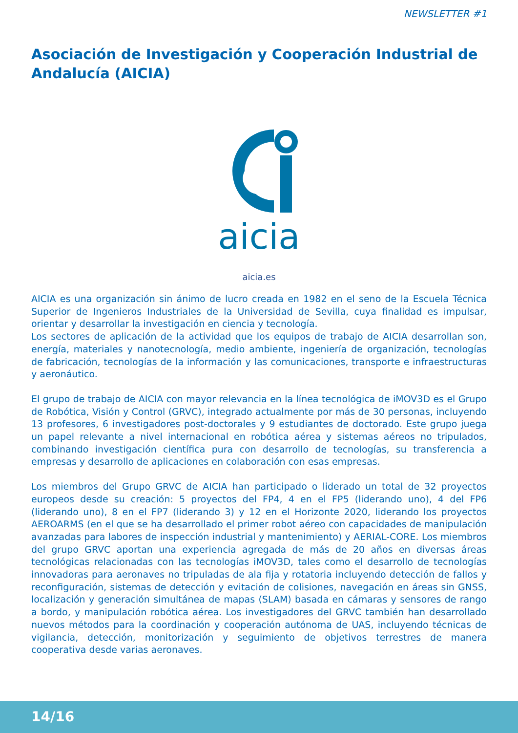NEWSLETTER #1
Asociación de Investigación y Cooperación Industrial de Andalucía (AICIA)
aicia
aicia.es
AICIA es una organización sin ánimo de lucro creada en 1982 en el seno de la Escuela Técnica Superior de Ingenieros Industriales de la Universidad de Sevilla, cuya finalidad es impulsar, orientar y desarrollar la investigación en ciencia y tecnología.
Los sectores de aplicación de la actividad que los equipos de trabajo de AICIA desarrollan son, energía, materiales y nanotecnología, medio ambiente, ingeniería de organización, tecnologías de fabricación, tecnologías de la información y las comunicaciones, transporte e infraestructuras y aeronáutico.
El grupo de trabajo de AICIA con mayor relevancia en la línea tecnológica de iMOV3D es el Grupo de Robótica, Visión y Control (GRVC), integrado actualmente por más de 30 personas, incluyendo 13 profesores, 6 investigadores post-doctorales y 9 estudiantes de doctorado. Este grupo juega un papel relevante a nivel internacional en robótica aérea y sistemas aéreos no tripulados, combinando investigación científica pura con desarrollo de tecnologías, su transferencia a empresas y desarrollo de aplicaciones en colaboración con esas empresas.
Los miembros del Grupo GRVC de AICIA han participado o liderado un total de 32 proyectos europeos desde su creación: 5 proyectos del FP4, 4 en el FP5 (liderando uno), 4 del FP6 (liderando uno), 8 en el FP7 (liderando 3) y 12 en el Horizonte 2020, liderando los proyectos AEROARMS (en el que se ha desarrollado el primer robot aéreo con capacidades de manipulación avanzadas para labores de inspección industrial y mantenimiento) y AERIAL-CORE. Los miembros del grupo GRVC aportan una experiencia agregada de más de 20 años en diversas áreas tecnológicas relacionadas con las tecnologías iMOV3D, tales como el desarrollo de tecnologías innovadoras para aeronaves no tripuladas de ala fija y rotatoria incluyendo detección de fallos y reconfiguración, sistemas de detección y evitación de colisiones, navegación en áreas sin GNSS, localización y generación simultánea de mapas (SLAM) basada en cámaras y sensores de rango a bordo, y manipulación robótica aérea. Los investigadores del GRVC también han desarrollado nuevos métodos para la coordinación y cooperación autónoma de UAS, incluyendo técnicas de vigilancia, detección, monitorización y seguimiento de objetivos terrestres de manera cooperativa desde varias aeronaves.
14/16